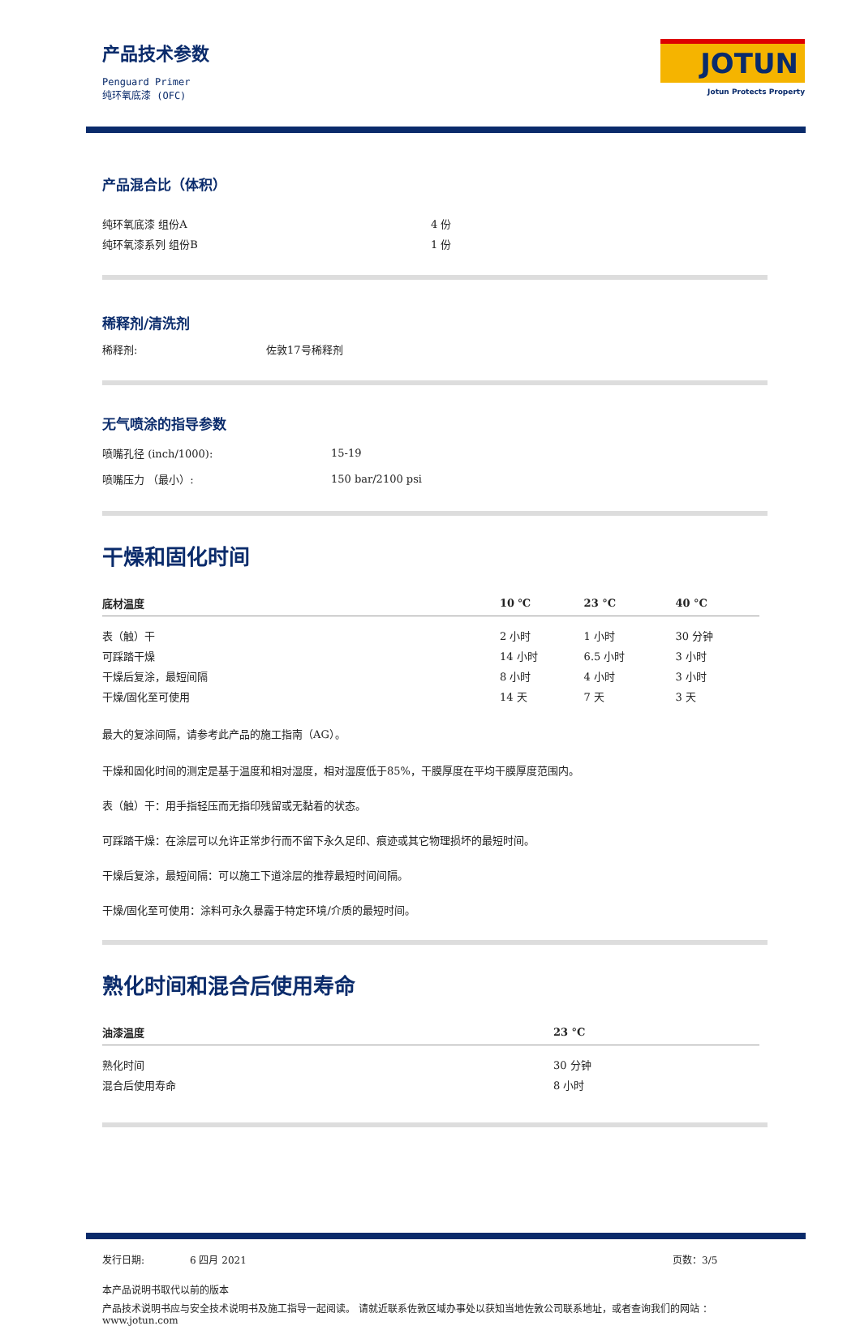产品技术参数
Penguard Primer
纯环氧底漆 (OFC)
JOTUN
Jotun Protects Property
产品混合比（体积）
| 纯环氧底漆 组份A | 4 份 |
| 纯环氧漆系列 组份B | 1 份 |
稀释剂/清洗剂
| 稀释剂: | 佐敦17号稀释剂 |
无气喷涂的指导参数
| 喷嘴孔径 (inch/1000): | 15-19 |
| 喷嘴压力 （最小）: | 150 bar/2100 psi |
干燥和固化时间
| 底材温度 | 10 ℃ | 23 °C | 40 °C |
| --- | --- | --- | --- |
| 表（触）干 | 2 小时 | 1 小时 | 30 分钟 |
| 可踩踏干燥 | 14 小时 | 6.5 小时 | 3 小时 |
| 干燥后复涂，最短间隔 | 8 小时 | 4 小时 | 3 小时 |
| 干燥/固化至可使用 | 14 天 | 7 天 | 3 天 |
最大的复涂间隔，请参考此产品的施工指南（AG）。
干燥和固化时间的测定是基于温度和相对湿度，相对湿度低于85%，干膜厚度在平均干膜厚度范围内。
表（触）干：用手指轻压而无指印残留或无黏着的状态。
可踩踏干燥：在涂层可以允许正常步行而不留下永久足印、痕迹或其它物理损坏的最短时间。
干燥后复涂，最短间隔：可以施工下道涂层的推荐最短时间间隔。
干燥/固化至可使用：涂料可永久暴露于特定环境/介质的最短时间。
熟化时间和混合后使用寿命
| 油漆温度 | 23 °C |
| --- | --- |
| 熟化时间 | 30 分钟 |
| 混合后使用寿命 | 8 小时 |
发行日期: 6 四月 2021 页数：3/5
本产品说明书取代以前的版本
产品技术说明书应与安全技术说明书及施工指导一起阅读。 请就近联系佐敦区域办事处以获知当地佐敦公司联系地址，或者查询我们的网站 ：www.jotun.com